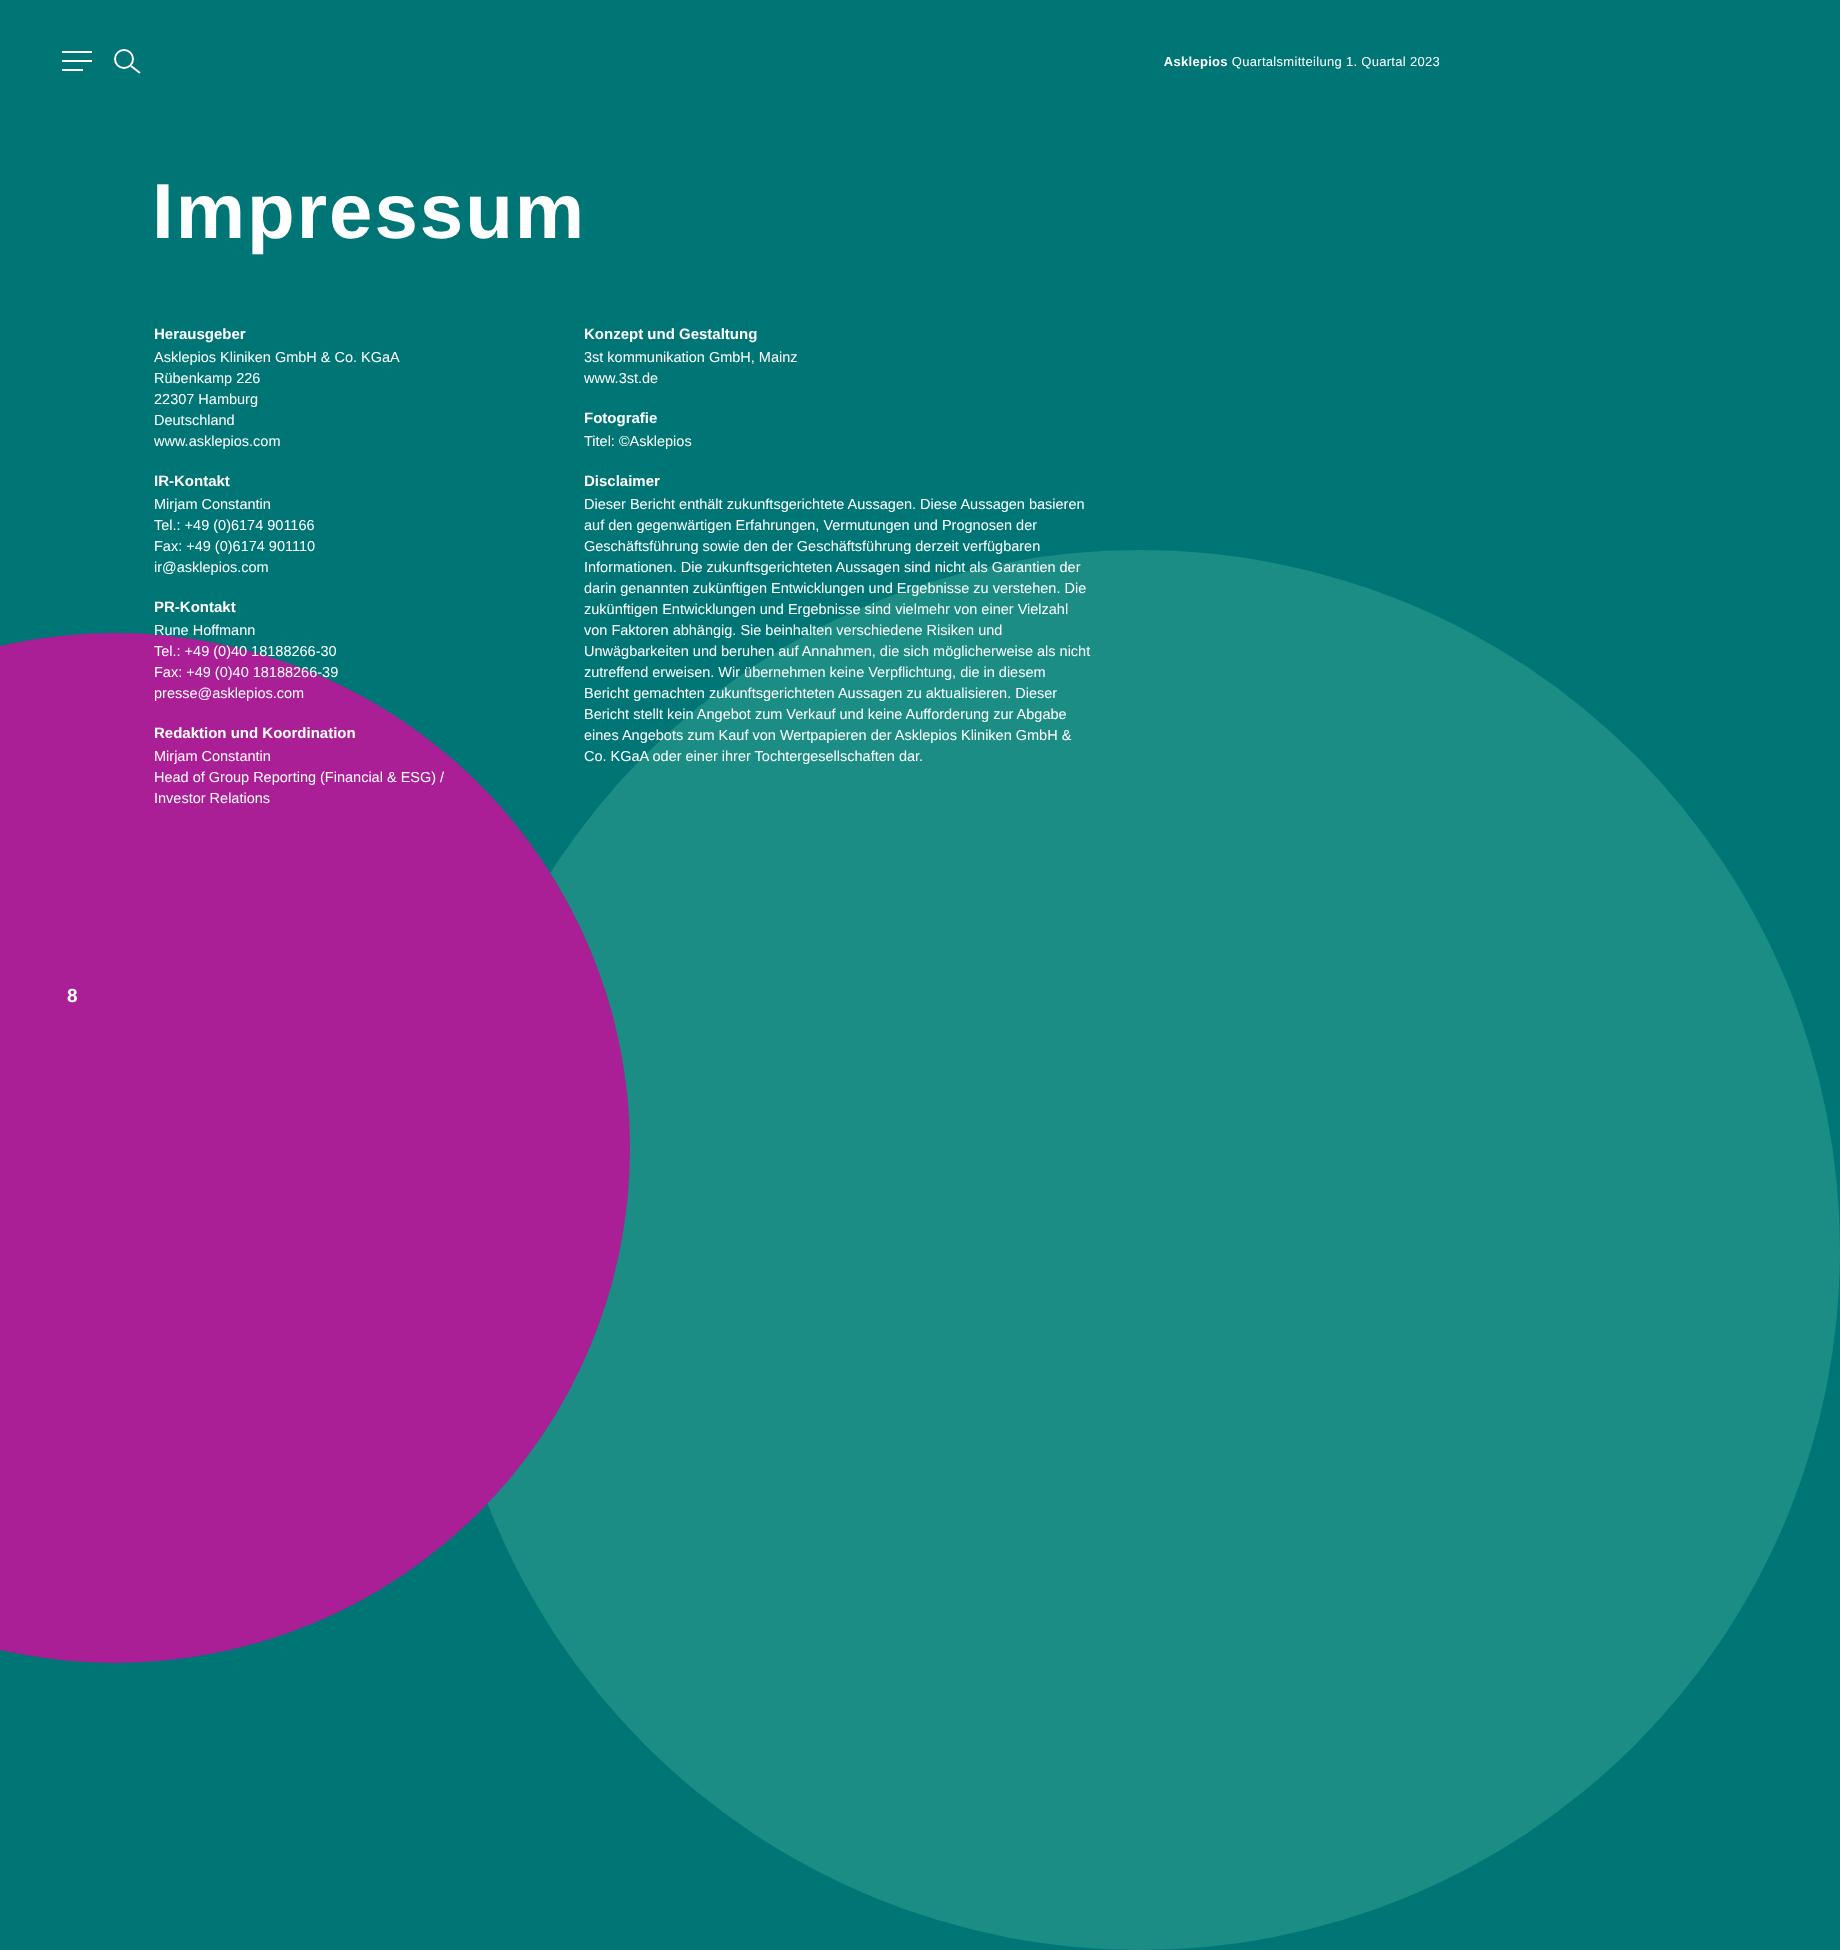Asklepios Quartalsmitteilung 1. Quartal 2023
Impressum
Herausgeber
Asklepios Kliniken GmbH & Co. KGaA
Rübenkamp 226
22307 Hamburg
Deutschland
www.asklepios.com
IR-Kontakt
Mirjam Constantin
Tel.: +49 (0)6174 901166
Fax: +49 (0)6174 901110
ir@asklepios.com
PR-Kontakt
Rune Hoffmann
Tel.: +49 (0)40 18188266-30
Fax: +49 (0)40 18188266-39
presse@asklepios.com
Redaktion und Koordination
Mirjam Constantin
Head of Group Reporting (Financial & ESG) /
Investor Relations
Konzept und Gestaltung
3st kommunikation GmbH, Mainz
www.3st.de
Fotografie
Titel: ©Asklepios
Disclaimer
Dieser Bericht enthält zukunftsgerichtete Aussagen. Diese Aussagen basieren auf den gegenwärtigen Erfahrungen, Vermutungen und Prognosen der Geschäftsführung sowie den der Geschäftsführung derzeit verfügbaren Informationen. Die zukunftsgerichteten Aussagen sind nicht als Garantien der darin genannten zukünftigen Entwicklungen und Ergebnisse zu verstehen. Die zukünftigen Entwicklungen und Ergebnisse sind vielmehr von einer Vielzahl von Faktoren abhängig. Sie beinhalten verschiedene Risiken und Unwägbarkeiten und beruhen auf Annahmen, die sich möglicherweise als nicht zutreffend erweisen. Wir übernehmen keine Verpflichtung, die in diesem Bericht gemachten zukunftsgerichteten Aussagen zu aktualisieren. Dieser Bericht stellt kein Angebot zum Verkauf und keine Aufforderung zur Abgabe eines Angebots zum Kauf von Wertpapieren der Asklepios Kliniken GmbH & Co. KGaA oder einer ihrer Tochtergesellschaften dar.
8